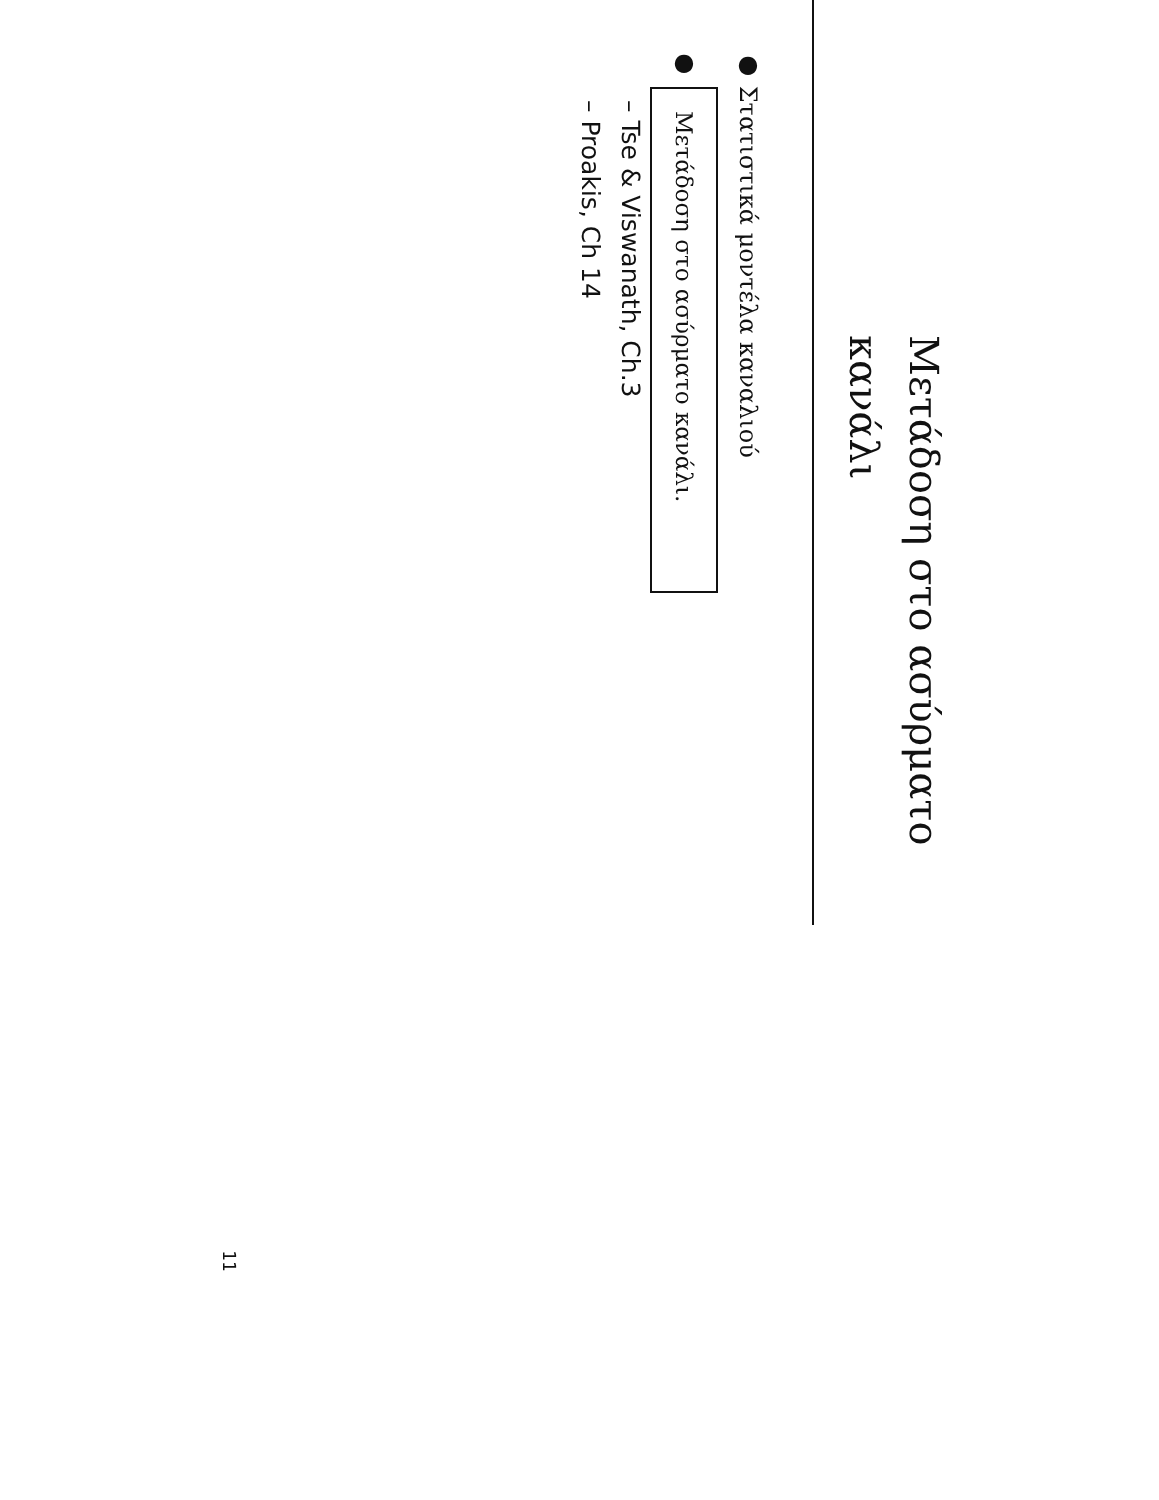Μετάδοση στο ασύρματο κανάλι
● Στατιστικά μοντέλα καναλιού
● Μετάδοση στο ασύρματο κανάλι.
– Tse & Viswanath, Ch.3
– Proakis, Ch 14
11